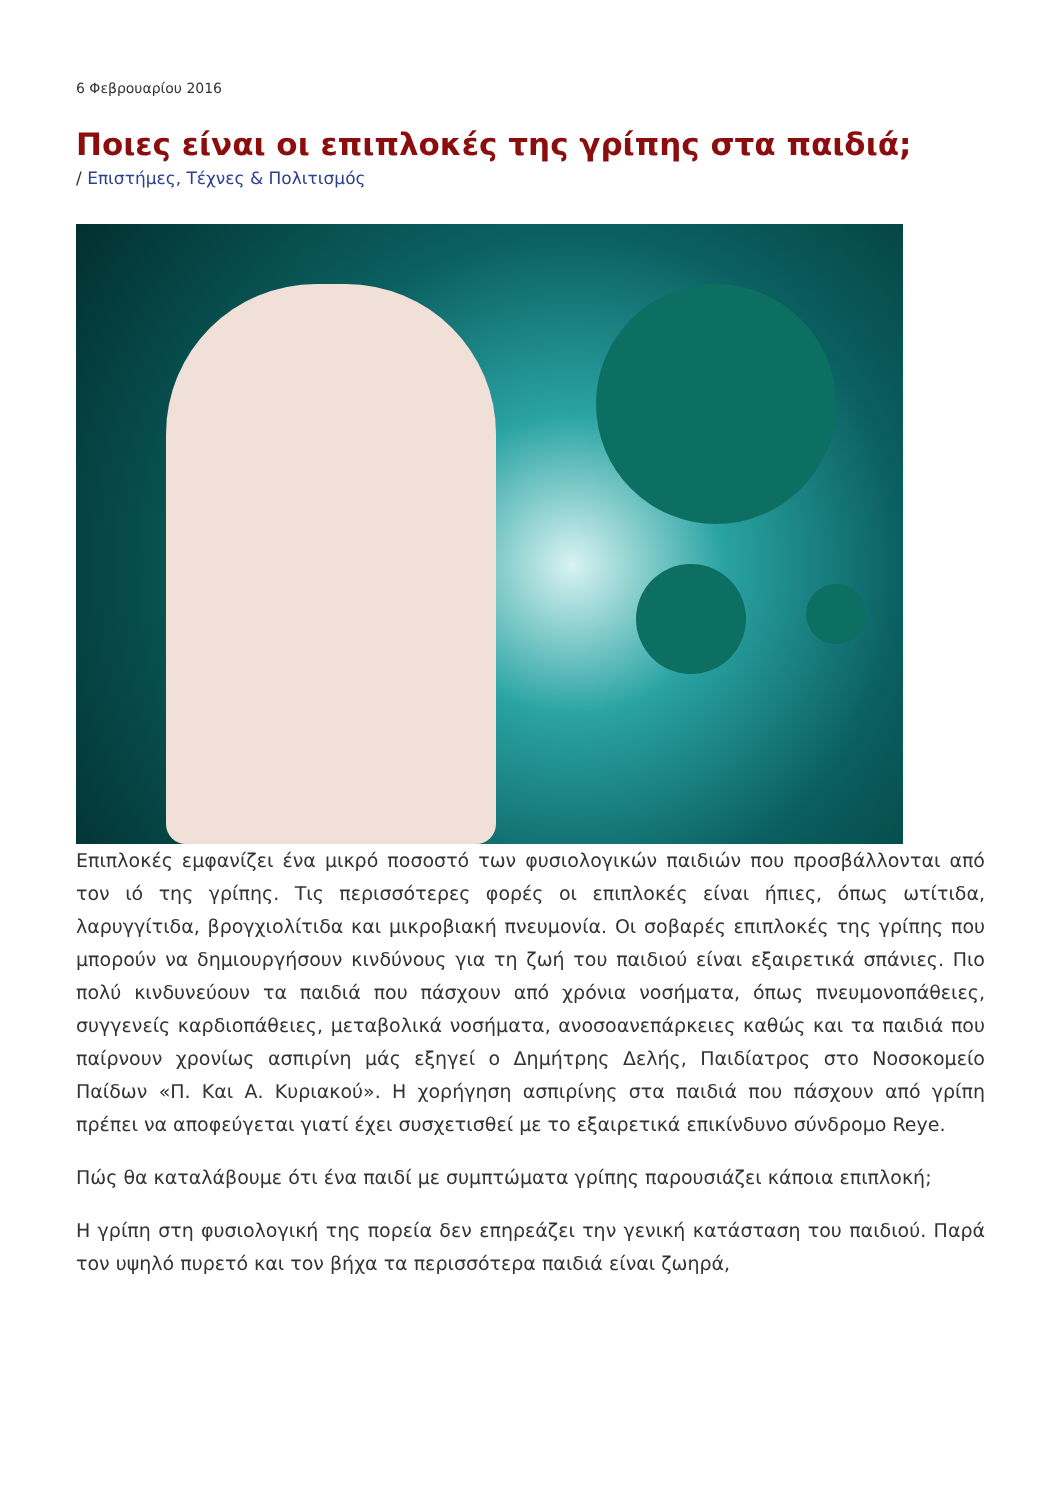6 Φεβρουαρίου 2016
Ποιες είναι οι επιπλοκές της γρίπης στα παιδιά;
/ Επιστήμες, Τέχνες & Πολιτισμός
Επιπλοκές εμφανίζει ένα μικρό ποσοστό των φυσιολογικών παιδιών που προσβάλλονται από τον ιό της γρίπης. Τις περισσότερες φορές οι επιπλοκές είναι ήπιες, όπως ωτίτιδα, λαρυγγίτιδα, βρογχιολίτιδα και μικροβιακή πνευμονία. Οι σοβαρές επιπλοκές της γρίπης που μπορούν να δημιουργήσουν κινδύνους για τη ζωή του παιδιού είναι εξαιρετικά σπάνιες. Πιο πολύ κινδυνεύουν τα παιδιά που πάσχουν από χρόνια νοσήματα, όπως πνευμονοπάθειες, συγγενείς καρδιοπάθειες, μεταβολικά νοσήματα, ανοσοανεπάρκειες καθώς και τα παιδιά που παίρνουν χρονίως ασπιρίνη μάς εξηγεί ο Δημήτρης Δελής, Παιδίατρος στο Νοσοκομείο Παίδων «Π. Και Α. Κυριακού». Η χορήγηση ασπιρίνης στα παιδιά που πάσχουν από γρίπη πρέπει να αποφεύγεται γιατί έχει συσχετισθεί με το εξαιρετικά επικίνδυνο σύνδρομο Reye.
Πώς θα καταλάβουμε ότι ένα παιδί με συμπτώματα γρίπης παρουσιάζει κάποια επιπλοκή;
Η γρίπη στη φυσιολογική της πορεία δεν επηρεάζει την γενική κατάσταση του παιδιού. Παρά τον υψηλό πυρετό και τον βήχα τα περισσότερα παιδιά είναι ζωηρά,